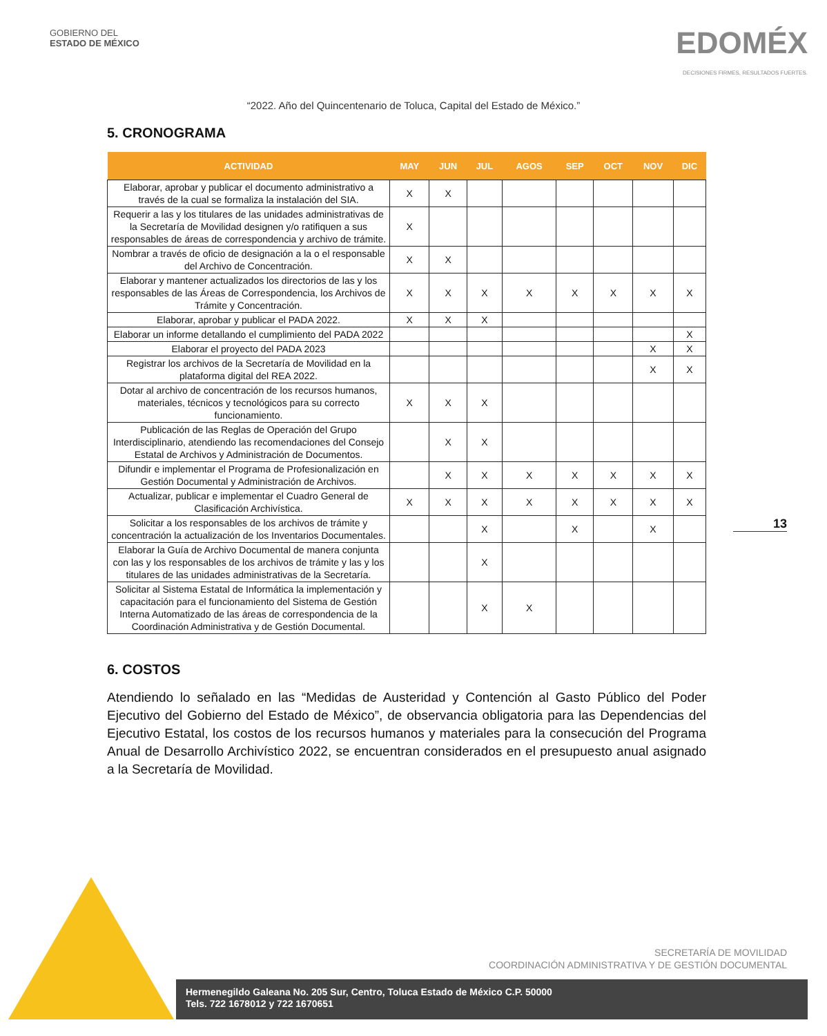GOBIERNO DEL
ESTADO DE MÉXICO
EDOMÉX
DECISIONES FIRMES, RESULTADOS FUERTES.
“2022. Año del Quincentenario de Toluca, Capital del Estado de México.”
5. CRONOGRAMA
| ACTIVIDAD | MAY | JUN | JUL | AGOS | SEP | OCT | NOV | DIC |
| --- | --- | --- | --- | --- | --- | --- | --- | --- |
| Elaborar, aprobar y publicar el documento administrativo a través de la cual se formaliza la instalación del SIA. | X | X | | | | | | |
| Requerir a las y los titulares de las unidades administrativas de la Secretaría de Movilidad designen y/o ratifiquen a sus responsables de áreas de correspondencia y archivo de trámite. | X | | | | | | | |
| Nombrar a través de oficio de designación a la o el responsable del Archivo de Concentración. | X | X | | | | | | |
| Elaborar y mantener actualizados los directorios de las y los responsables de las Áreas de Correspondencia, los Archivos de Trámite y Concentración. | X | X | X | X | X | X | X | X |
| Elaborar, aprobar y publicar el PADA 2022. | X | X | X | | | | | |
| Elaborar un informe detallando el cumplimiento del PADA 2022 | | | | | | | | X |
| Elaborar el proyecto del PADA 2023 | | | | | | | X | X |
| Registrar los archivos de la Secretaría de Movilidad en la plataforma digital del REA 2022. | | | | | | | X | X |
| Dotar al archivo de concentración de los recursos humanos, materiales, técnicos y tecnológicos para su correcto funcionamiento. | X | X | X | | | | | |
| Publicación de las Reglas de Operación del Grupo Interdisciplinario, atendiendo las recomendaciones del Consejo Estatal de Archivos y Administración de Documentos. | | X | X | | | | | |
| Difundir e implementar el Programa de Profesionalización en Gestión Documental y Administración de Archivos. | | X | X | X | X | X | X | X |
| Actualizar, publicar e implementar el Cuadro General de Clasificación Archivística. | X | X | X | X | X | X | X | X |
| Solicitar a los responsables de los archivos de trámite y concentración la actualización de los Inventarios Documentales. | | | X | | X | | X | |
| Elaborar la Guía de Archivo Documental de manera conjunta con las y los responsables de los archivos de trámite y las y los titulares de las unidades administrativas de la Secretaría. | | | X | | | | | |
| Solicitar al Sistema Estatal de Informática la implementación y capacitación para el funcionamiento del Sistema de Gestión Interna Automatizado de las áreas de correspondencia de la Coordinación Administrativa y de Gestión Documental. | | | X | X | | | | |
6. COSTOS
Atendiendo lo señalado en las “Medidas de Austeridad y Contención al Gasto Público del Poder Ejecutivo del Gobierno del Estado de México”, de observancia obligatoria para las Dependencias del Ejecutivo Estatal, los costos de los recursos humanos y materiales para la consecución del Programa Anual de Desarrollo Archivístico 2022, se encuentran considerados en el presupuesto anual asignado a la Secretaría de Movilidad.
13
SECRETARÍA DE MOVILIDAD
COORDINACIÓN ADMINISTRATIVA Y DE GESTIÓN DOCUMENTAL
Hermenegildo Galeana No. 205 Sur, Centro, Toluca Estado de México C.P. 50000
Tels. 722 1678012 y 722 1670651